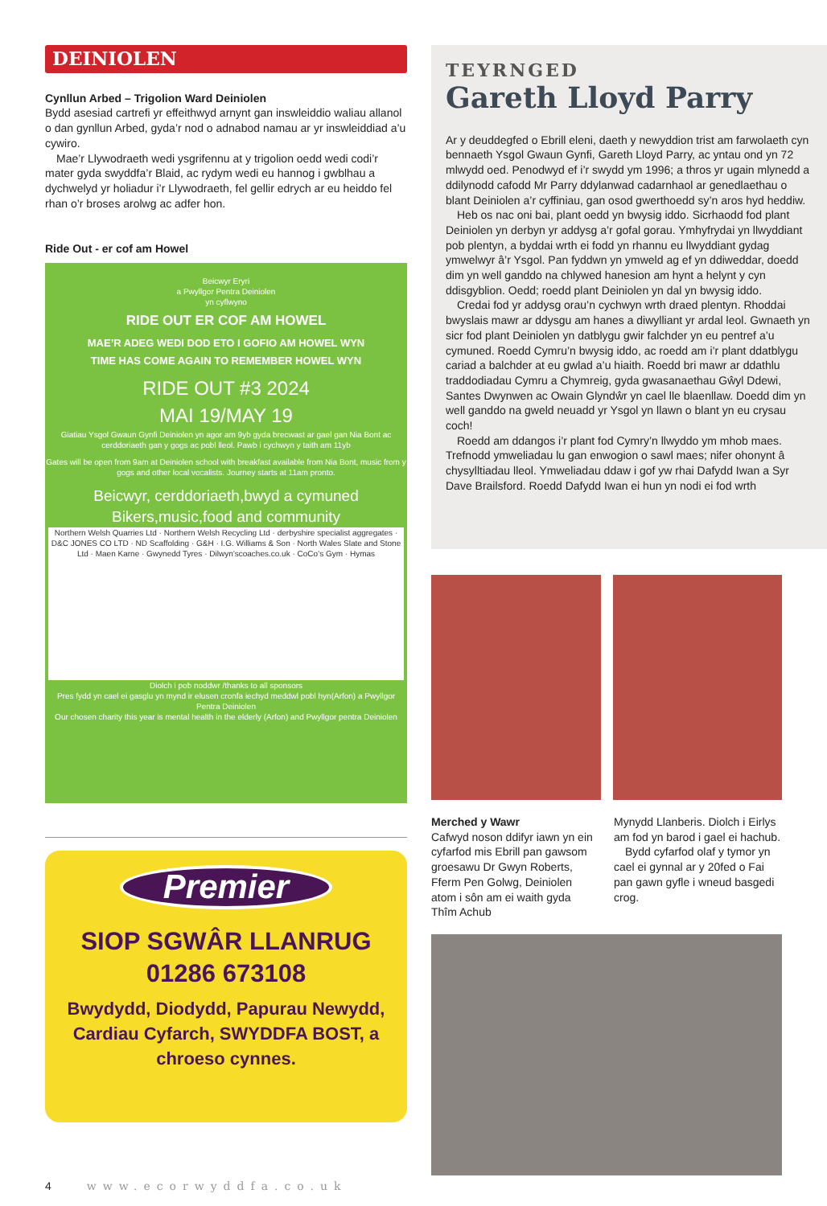DEINIOLEN
Cynllun Arbed – Trigolion Ward Deiniolen
Bydd asesiad cartrefi yr effeithwyd arnynt gan inswleiddio waliau allanol o dan gynllun Arbed, gyda’r nod o adnabod namau ar yr inswleiddiad a’u cywiro.
Mae’r Llywodraeth wedi ysgrifennu at y trigolion oedd wedi codi’r mater gyda swyddfa’r Blaid, ac rydym wedi eu hannog i gwblhau a dychwelyd yr holiadur i’r Llywodraeth, fel gellir edrych ar eu heiddo fel rhan o’r broses arolwg ac adfer hon.
Ride Out - er cof am Howel
Beicwyr Eryri
a Pwyllgor Pentra Deiniolen
yn cyflwyno
RIDE OUT ER COF AM HOWEL
MAE’R ADEG WEDI DOD ETO I GOFIO AM HOWEL WYN
TIME HAS COME AGAIN TO REMEMBER HOWEL WYN
RIDE OUT #3 2024
MAI 19/MAY 19
Giatiau Ysgol Gwaun Gynfi Deiniolen yn agor am 9yb gyda brecwast ar gael gan Nia Bont ac cerddoriaeth gan y gogs ac pobl lleol. Pawb i cychwyn y taith am 11yb
Gates will be open from 9am at Deiniolen school with breakfast available from Nia Bont, music from y gogs and other local vocalists. Journey starts at 11am pronto.
Beicwyr, cerddoriaeth,bwyd a cymuned
Bikers,music,food and community
Northern Welsh Quarries Ltd · Northern Welsh Recycling Ltd · derbyshire specialist aggregates · D&C JONES CO LTD · ND Scaffolding · G&H · I.G. Williams & Son · North Wales Slate and Stone Ltd · Maen Karne · Gwynedd Tyres · Dilwyn’scoaches.co.uk · CoCo’s Gym · Hymas
Diolch i pob noddwr /thanks to all sponsors
Pres fydd yn cael ei gasglu yn mynd ir elusen cronfa iechyd meddwl pobl hyn(Arfon) a Pwyllgor Pentra Deiniolen
Our chosen charity this year is mental health in the elderly (Arfon) and Pwyllgor pentra Deiniolen
Premier
SIOP SGWÂR LLANRUG
01286 673108
Bwydydd, Diodydd, Papurau Newydd, Cardiau Cyfarch, SWYDDFA BOST, a chroeso cynnes.
TEYRNGED
Gareth Lloyd Parry
Ar y deuddegfed o Ebrill eleni, daeth y newyddion trist am farwolaeth cyn bennaeth Ysgol Gwaun Gynfi, Gareth Lloyd Parry, ac yntau ond yn 72 mlwydd oed. Penodwyd ef i’r swydd ym 1996; a thros yr ugain mlynedd a ddilynodd cafodd Mr Parry ddylanwad cadarnhaol ar genedlaethau o blant Deiniolen a’r cyffiniau, gan osod gwerthoedd sy’n aros hyd heddiw.
Heb os nac oni bai, plant oedd yn bwysig iddo. Sicrhaodd fod plant Deiniolen yn derbyn yr addysg a’r gofal gorau. Ymhyfrydai yn llwyddiant pob plentyn, a byddai wrth ei fodd yn rhannu eu llwyddiant gydag ymwelwyr â’r Ysgol. Pan fyddwn yn ymweld ag ef yn ddiweddar, doedd dim yn well ganddo na chlywed hanesion am hynt a helynt y cyn ddisgyblion. Oedd; roedd plant Deiniolen yn dal yn bwysig iddo.
Credai fod yr addysg orau’n cychwyn wrth draed plentyn. Rhoddai bwyslais mawr ar ddysgu am hanes a diwylliant yr ardal leol. Gwnaeth yn sicr fod plant Deiniolen yn datblygu gwir falchder yn eu pentref a’u cymuned. Roedd Cymru’n bwysig iddo, ac roedd am i’r plant ddatblygu cariad a balchder at eu gwlad a’u hiaith. Roedd bri mawr ar ddathlu traddodiadau Cymru a Chymreig, gyda gwasanaethau Gŵyl Ddewi, Santes Dwynwen ac Owain Glyndŵr yn cael lle blaenllaw. Doedd dim yn well ganddo na gweld neuadd yr Ysgol yn llawn o blant yn eu crysau coch!
Roedd am ddangos i’r plant fod Cymry’n llwyddo ym mhob maes. Trefnodd ymweliadau lu gan enwogion o sawl maes; nifer ohonynt â chysylltiadau lleol. Ymweliadau ddaw i gof yw rhai Dafydd Iwan a Syr Dave Brailsford. Roedd Dafydd Iwan ei hun yn nodi ei fod wrth
Merched y Wawr
Cafwyd noson ddifyr iawn yn ein cyfarfod mis Ebrill pan gawsom groesawu Dr Gwyn Roberts, Fferm Pen Golwg, Deiniolen atom i sôn am ei waith gyda Thîm Achub
Mynydd Llanberis. Diolch i Eirlys am fod yn barod i gael ei hachub.
Bydd cyfarfod olaf y tymor yn cael ei gynnal ar y 20fed o Fai pan gawn gyfle i wneud basgedi crog.
4 www.ecorwyddfa.co.uk